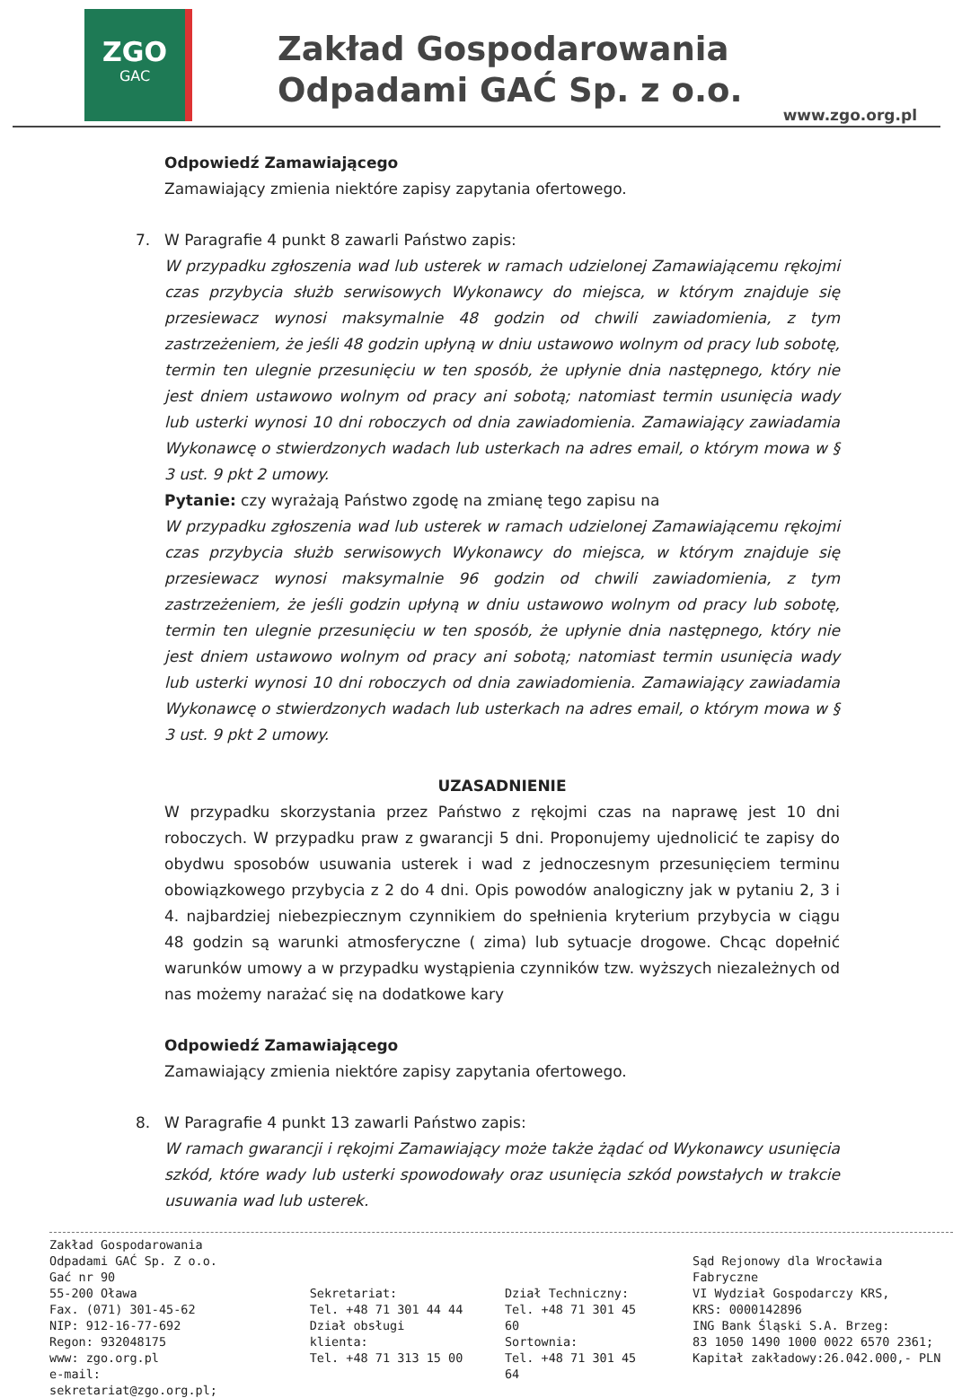ZGO
GAC
Zakład Gospodarowania
Odpadami GAĆ Sp. z o.o.
www.zgo.org.pl
Odpowiedź Zamawiającego
Zamawiający zmienia niektóre zapisy zapytania ofertowego.
7. W Paragrafie 4 punkt 8 zawarli Państwo zapis:
W przypadku zgłoszenia wad lub usterek w ramach udzielonej Zamawiającemu rękojmi czas przybycia służb serwisowych Wykonawcy do miejsca, w którym znajduje się przesiewacz wynosi maksymalnie 48 godzin od chwili zawiadomienia, z tym zastrzeżeniem, że jeśli 48 godzin upłyną w dniu ustawowo wolnym od pracy lub sobotę, termin ten ulegnie przesunięciu w ten sposób, że upłynie dnia następnego, który nie jest dniem ustawowo wolnym od pracy ani sobotą; natomiast termin usunięcia wady lub usterki wynosi 10 dni roboczych od dnia zawiadomienia. Zamawiający zawiadamia Wykonawcę o stwierdzonych wadach lub usterkach na adres email, o którym mowa w § 3 ust. 9 pkt 2 umowy.
Pytanie: czy wyrażają Państwo zgodę na zmianę tego zapisu na
W przypadku zgłoszenia wad lub usterek w ramach udzielonej Zamawiającemu rękojmi czas przybycia służb serwisowych Wykonawcy do miejsca, w którym znajduje się przesiewacz wynosi maksymalnie 96 godzin od chwili zawiadomienia, z tym zastrzeżeniem, że jeśli godzin upłyną w dniu ustawowo wolnym od pracy lub sobotę, termin ten ulegnie przesunięciu w ten sposób, że upłynie dnia następnego, który nie jest dniem ustawowo wolnym od pracy ani sobotą; natomiast termin usunięcia wady lub usterki wynosi 10 dni roboczych od dnia zawiadomienia. Zamawiający zawiadamia Wykonawcę o stwierdzonych wadach lub usterkach na adres email, o którym mowa w § 3 ust. 9 pkt 2 umowy.
UZASADNIENIE
W przypadku skorzystania przez Państwo z rękojmi czas na naprawę jest 10 dni roboczych. W przypadku praw z gwarancji 5 dni. Proponujemy ujednolicić te zapisy do obydwu sposobów usuwania usterek i wad z jednoczesnym przesunięciem terminu obowiązkowego przybycia z 2 do 4 dni. Opis powodów analogiczny jak w pytaniu 2, 3 i 4. najbardziej niebezpiecznym czynnikiem do spełnienia kryterium przybycia w ciągu 48 godzin są warunki atmosferyczne ( zima) lub sytuacje drogowe. Chcąc dopełnić warunków umowy a w przypadku wystąpienia czynników tzw. wyższych niezależnych od nas możemy narażać się na dodatkowe kary
Odpowiedź Zamawiającego
Zamawiający zmienia niektóre zapisy zapytania ofertowego.
8. W Paragrafie 4 punkt 13 zawarli Państwo zapis:
W ramach gwarancji i rękojmi Zamawiający może także żądać od Wykonawcy usunięcia szkód, które wady lub usterki spowodowały oraz usunięcia szkód powstałych w trakcie usuwania wad lub usterek.
Zakład Gospodarowania
Odpadami GAĆ Sp. Z o.o.
Gać nr 90
55-200 Oława
Fax. (071) 301-45-62
NIP: 912-16-77-692
Regon: 932048175
www: zgo.org.pl
e-mail: sekretariat@zgo.org.pl;
Sekretariat:
Tel. +48 71 301 44 44
Dział obsługi klienta:
Tel. +48 71 313 15 00
Dział Techniczny:
Tel. +48 71 301 45 60
Sortownia:
Tel. +48 71 301 45 64
Sąd Rejonowy dla Wrocławia Fabryczne
VI Wydział Gospodarczy KRS,
KRS: 0000142896
ING Bank Śląski S.A. Brzeg:
83 1050 1490 1000 0022 6570 2361;
Kapitał zakładowy:26.042.000,- PLN